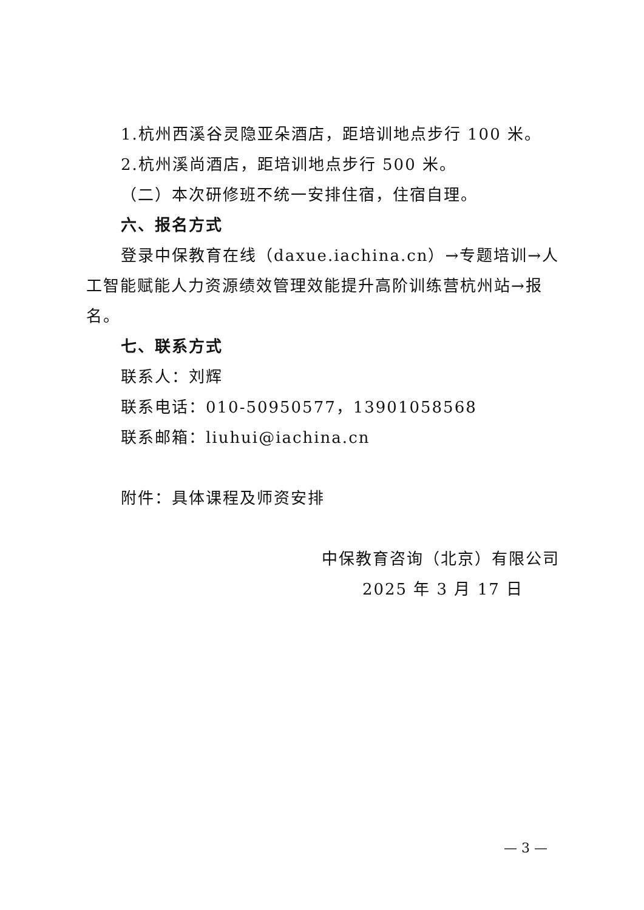1.杭州西溪谷灵隐亚朵酒店，距培训地点步行 100 米。
2.杭州溪尚酒店，距培训地点步行 500 米。
（二）本次研修班不统一安排住宿，住宿自理。
六、报名方式
登录中保教育在线（daxue.iachina.cn）→专题培训→人工智能赋能人力资源绩效管理效能提升高阶训练营杭州站→报名。
七、联系方式
联系人：刘辉
联系电话：010-50950577，13901058568
联系邮箱：liuhui@iachina.cn
附件：具体课程及师资安排
中保教育咨询（北京）有限公司
2025 年 3 月 17 日
— 3 —